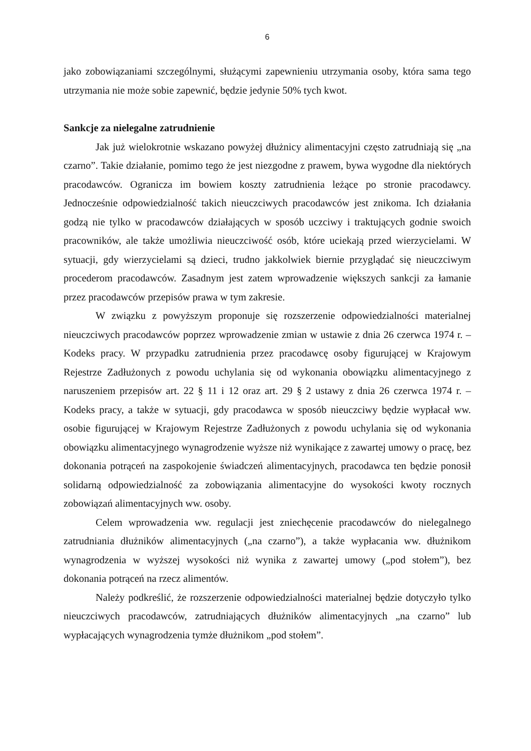6
jako zobowiązaniami szczególnymi, służącymi zapewnieniu utrzymania osoby, która sama tego utrzymania nie może sobie zapewnić, będzie jedynie 50% tych kwot.
Sankcje za nielegalne zatrudnienie
Jak już wielokrotnie wskazano powyżej dłużnicy alimentacyjni często zatrudniają się „na czarno”. Takie działanie, pomimo tego że jest niezgodne z prawem, bywa wygodne dla niektórych pracodawców. Ogranicza im bowiem koszty zatrudnienia leżące po stronie pracodawcy. Jednocześnie odpowiedzialność takich nieuczciwych pracodawców jest znikoma. Ich działania godzą nie tylko w pracodawców działających w sposób uczciwy i traktujących godnie swoich pracowników, ale także umożliwia nieuczciwość osób, które uciekają przed wierzycielami. W sytuacji, gdy wierzycielami są dzieci, trudno jakkolwiek biernie przyglądać się nieuczciwym procederom pracodawców. Zasadnym jest zatem wprowadzenie większych sankcji za łamanie przez pracodawców przepisów prawa w tym zakresie.
W związku z powyższym proponuje się rozszerzenie odpowiedzialności materialnej nieuczciwych pracodawców poprzez wprowadzenie zmian w ustawie z dnia 26 czerwca 1974 r. – Kodeks pracy. W przypadku zatrudnienia przez pracodawcę osoby figurującej w Krajowym Rejestrze Zadłużonych z powodu uchylania się od wykonania obowiązku alimentacyjnego z naruszeniem przepisów art. 22 § 11 i 12 oraz art. 29 § 2 ustawy z dnia 26 czerwca 1974 r. – Kodeks pracy, a także w sytuacji, gdy pracodawca w sposób nieuczciwy będzie wypłacał ww. osobie figurującej w Krajowym Rejestrze Zadłużonych z powodu uchylania się od wykonania obowiązku alimentacyjnego wynagrodzenie wyższe niż wynikające z zawartej umowy o pracę, bez dokonania potrąceń na zaspokojenie świadczeń alimentacyjnych, pracodawca ten będzie ponosił solidarną odpowiedzialność za zobowiązania alimentacyjne do wysokości kwoty rocznych zobowiązań alimentacyjnych ww. osoby.
Celem wprowadzenia ww. regulacji jest zniechęcenie pracodawców do nielegalnego zatrudniania dłużników alimentacyjnych („na czarno”), a także wypłacania ww. dłużnikom wynagrodzenia w wyższej wysokości niż wynika z zawartej umowy („pod stołem”), bez dokonania potrąceń na rzecz alimentów.
Należy podkreślić, że rozszerzenie odpowiedzialności materialnej będzie dotyczyło tylko nieuczciwych pracodawców, zatrudniających dłużników alimentacyjnych „na czarno” lub wypłacających wynagrodzenia tymże dłużnikom „pod stołem”.